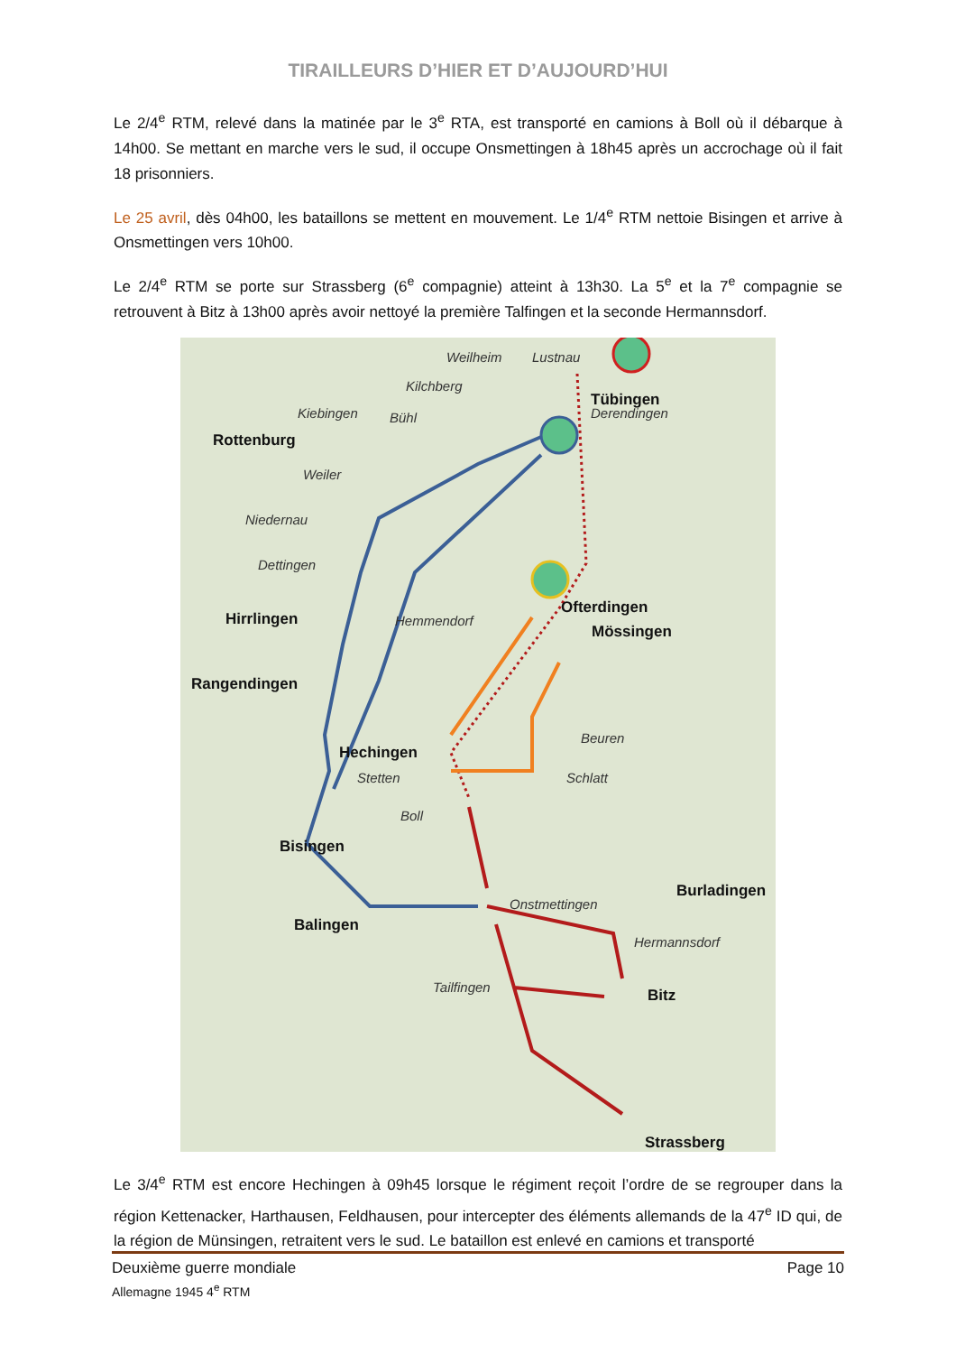TIRAILLEURS D’HIER ET D’AUJOURD’HUI
Le 2/4<sup>e</sup> RTM, relevé dans la matinée par le 3<sup>e</sup> RTA, est transporté en camions à Boll où il débarque à 14h00. Se mettant en marche vers le sud, il occupe Onsmettingen à 18h45 après un accrochage où il fait 18 prisonniers.
Le 25 avril, dès 04h00, les bataillons se mettent en mouvement. Le 1/4<sup>e</sup> RTM nettoie Bisingen et arrive à Onsmettingen vers 10h00.
Le 2/4<sup>e</sup> RTM se porte sur Strassberg (6<sup>e</sup> compagnie) atteint à 13h30. La 5<sup>e</sup> et la 7<sup>e</sup> compagnie se retrouvent à Bitz à 13h00 après avoir nettoyé la première Talfingen et la seconde Hermannsdorf.
Weilheim Lustnau
Tübingen
Kilchberg
Derendingen Kiebingen Bühl
Rottenburg
Weiler
Niedernau
Dettingen
Hirrlingen Hemmendorf
Ofterdingen
Mössingen
Rangendingen
Beuren
Hechingen
Stetten Schlatt
Boll
Bisingen
Burladingen
Onstmettingen
Balingen
Hermannsdorf
Tailfingen
Bitz
Strassberg
Le 3/4<sup>e</sup> RTM est encore Hechingen à 09h45 lorsque le régiment reçoit l’ordre de se regrouper dans la région Kettenacker, Harthausen, Feldhausen, pour intercepter des éléments allemands de la 47<sup>e</sup> ID qui, de la région de Münsingen, retraitent vers le sud. Le bataillon est enlevé en camions et transporté
Page 10 Deuxième guerre mondiale
Allemagne 1945 4<sup>e</sup> RTM